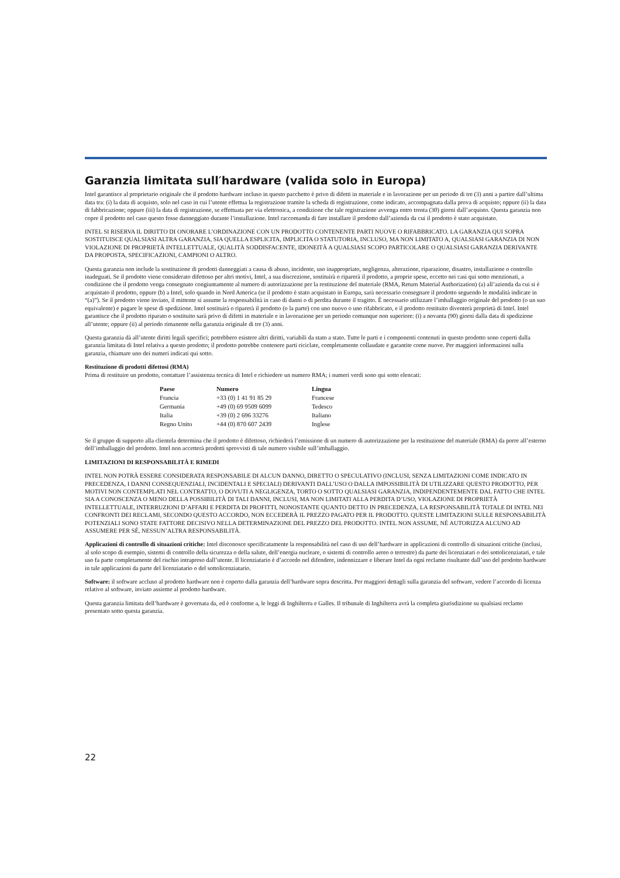Garanzia limitata sull′hardware (valida solo in Europa)
Intel garantisce al proprietario originale che il prodotto hardware incluso in questo pacchetto è privo di difetti in materiale e in lavorazione per un periodo di tre (3) anni a partire dall’ultima data tra: (i) la data di acquisto, solo nel caso in cui l’utente effettua la registrazione tramite la scheda di registrazione, come indicato, accompagnata dalla prova di acquisto; oppure (ii) la data di fabbricazione; oppure (iii) la data di registrazione, se effettuata per via elettronica, a condizione che tale registrazione avvenga entro trenta (30) giorni dall’acquisto. Questa garanzia non copre il prodotto nel caso questo fosse danneggiato durante l’installazione. Intel raccomanda di fare installare il prodotto dall’azienda da cui il prodotto è stato acquistato.
INTEL SI RISERVA IL DIRITTO DI ONORARE L’ORDINAZIONE CON UN PRODOTTO CONTENENTE PARTI NUOVE O RIFABBRICATO. LA GARANZIA QUI SOPRA SOSTITUISCE QUALSIASI ALTRA GARANZIA, SIA QUELLA ESPLICITA, IMPLICITA O STATUTORIA, INCLUSO, MA NON LIMITATO A, QUALSIASI GARANZIA DI NON VIOLAZIONE DI PROPRIETÀ INTELLETTUALE, QUALITÀ SODDISFACENTE, IDONEITÀ A QUALSIASI SCOPO PARTICOLARE O QUALSIASI GARANZIA DERIVANTE DA PROPOSTA, SPECIFICAZIONI, CAMPIONI O ALTRO.
Questa garanzia non include la sostituzione di prodotti danneggiati a causa di abuso, incidente, uso inappropriato, negligenza, alterazione, riparazione, disastro, installazione o controllo inadeguati. Se il prodotto viene considerato difettoso per altri motivi, Intel, a sua discrezione, sostituirà o riparerà il prodotto, a proprie spese, eccetto nei casi qui sotto menzionati, a condizione che il prodotto venga consegnato congiuntamente al numero di autorizzazione per la restituzione del materiale (RMA, Return Material Authorization) (a) all’azienda da cui si è acquistato il prodotto, oppure (b) a Intel, solo quando in Nord America (se il prodotto è stato acquistato in Europa, sarà necessario consegnare il prodotto seguendo le modalità indicate in “(a)”). Se il prodotto viene inviato, il mittente si assume la responsabilità in caso di danni o di perdita durante il tragitto. È necessario utilizzare l’imballaggio originale del prodotto (o un suo equivalente) e pagare le spese di spedizione. Intel sostituirà o riparerà il prodotto (o la parte) con uno nuovo o uno rifabbricato, e il prodotto restituito diventerà proprietà di Intel. Intel garantisce che il prodotto riparato o sostituito sarà privo di difetti in materiale e in lavorazione per un periodo comunque non superiore: (i) a novanta (90) giorni dalla data di spedizione all’utente; oppure (ii) al periodo rimanente nella garanzia originale di tre (3) anni.
Questa garanzia dà all’utente diritti legali specifici; potrebbero esistere altri diritti, variabili da stato a stato. Tutte le parti e i componenti contenuti in questo prodotto sono coperti dalla garanzia limitata di Intel relativa a questo prodotto; il prodotto potrebbe contenere parti riciclate, completamente collaudate e garantite come nuove. Per maggiori informazioni sulla garanzia, chiamare uno dei numeri indicati qui sotto.
Restituzione di prodotti difettosi (RMA)
Prima di restituire un prodotto, contattare l’assistenza tecnica di Intel e richiedere un numero RMA; i numeri verdi sono qui sotto elencati:
| Paese | Numero | Lingua |
| --- | --- | --- |
| Francia | +33 (0) 1 41 91 85 29 | Francese |
| Germania | +49 (0) 69 9509 6099 | Tedesco |
| Italia | +39 (0) 2 696 33276 | Italiano |
| Regno Unito | +44 (0) 870 607 2439 | Inglese |
Se il gruppo di supporto alla clientela determina che il prodotto è difettoso, richiederà l’emissione di un numero di autorizzazione per la restituzione del materiale (RMA) da porre all’esterno dell’imballaggio del prodotto. Intel non accetterà prodotti sprovvisti di tale numero visibile sull’imballaggio.
LIMITAZIONI DI RESPONSABILITÀ E RIMEDI
INTEL NON POTRÀ ESSERE CONSIDERATA RESPONSABILE DI ALCUN DANNO, DIRETTO O SPECULATIVO (INCLUSI, SENZA LIMITAZIONI COME INDICATO IN PRECEDENZA, I DANNI CONSEQUENZIALI, INCIDENTALI E SPECIALI) DERIVANTI DALL’USO O DALLA IMPOSSIBILITÀ DI UTILIZZARE QUESTO PRODOTTO, PER MOTIVI NON CONTEMPLATI NEL CONTRATTO, O DOVUTI A NEGLIGENZA, TORTO O SOTTO QUALSIASI GARANZIA, INDIPENDENTEMENTE DAL FATTO CHE INTEL SIA A CONOSCENZA O MENO DELLA POSSIBILITÀ DI TALI DANNI, INCLUSI, MA NON LIMITATI ALLA PERDITA D’USO, VIOLAZIONE DI PROPRIETÀ INTELLETTUALE, INTERRUZIONI D’AFFARI E PERDITA DI PROFITTI, NONOSTANTE QUANTO DETTO IN PRECEDENZA, LA RESPONSABILITÀ TOTALE DI INTEL NEI CONFRONTI DEI RECLAMI, SECONDO QUESTO ACCORDO, NON ECCEDERÀ IL PREZZO PAGATO PER IL PRODOTTO. QUESTE LIMITAZIONI SULLE RESPONSABILITÀ POTENZIALI SONO STATE FATTORE DECISIVO NELLA DETERMINAZIONE DEL PREZZO DEL PRODOTTO. INTEL NON ASSUME, NÉ AUTORIZZA ALCUNO AD ASSUMERE PER SÉ, NESSUN’ALTRA RESPONSABILITÀ.
Applicazioni di controllo di situazioni critiche: Intel disconosce specificatamente la responsabilità nel caso di uso dell’hardware in applicazioni di controllo di situazioni critiche (inclusi, al solo scopo di esempio, sistemi di controllo della sicurezza o della salute, dell’energia nucleare, o sistemi di controllo aereo o terrestre) da parte dei licenziatari o dei sottolicenziatari, e tale uso fa parte completamente del rischio intrapreso dall’utente. Il licenziatario è d’accordo nel difendere, indennizzare e liberare Intel da ogni reclamo risultante dall’uso del prodotto hardware in tale applicazioni da parte del licenziatario o del sottolicenziatario.
Software: il software accluso al prodotto hardware non è coperto dalla garanzia dell’hardware sopra descritta. Per maggiori dettagli sulla garanzia del software, vedere l’accordo di licenza relativo al software, inviato assieme al prodotto hardware.
Questa garanzia limitata dell’hardware è governata da, ed è conforme a, le leggi di Inghilterra e Galles. Il tribunale di Inghilterra avrà la completa giurisdizione su qualsiasi reclamo presentato sotto questa garanzia.
22